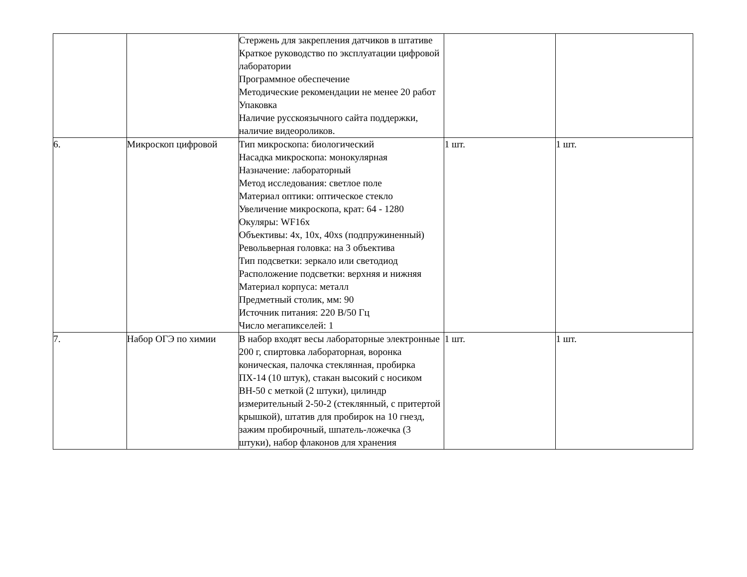| | | Стержень для закрепления датчиков в штативе Краткое руководство по эксплуатации цифровой лаборатории Программное обеспечение Методические рекомендации не менее 20 работ Упаковка Наличие русскоязычного сайта поддержки, наличие видеороликов. | | |
| 6. | Микроскоп цифровой | Тип микроскопа: биологический Насадка микроскопа: монокулярная Назначение: лабораторный Метод исследования: светлое поле Материал оптики: оптическое стекло Увеличение микроскопа, крат: 64 - 1280 Окуляры: WF16x Объективы: 4x, 10x, 40xs (подпружиненный) Револьверная головка: на 3 объектива Тип подсветки: зеркало или светодиод Расположение подсветки: верхняя и нижняя Материал корпуса: металл Предметный столик, мм: 90 Источник питания: 220 В/50 Гц Число мегапикселей: 1 | 1 шт. | 1 шт. |
| 7. | Набор ОГЭ по химии | В набор входят весы лабораторные электронные 200 г, спиртовка лабораторная, воронка коническая, палочка стеклянная, пробирка ПХ-14 (10 штук), стакан высокий с носиком ВН-50 с меткой (2 штуки), цилиндр измерительный 2-50-2 (стеклянный, с притертой крышкой), штатив для пробирок на 10 гнезд, зажим пробирочный, шпатель-ложечка (3 штуки), набор флаконов для хранения | 1 шт. | 1 шт. |